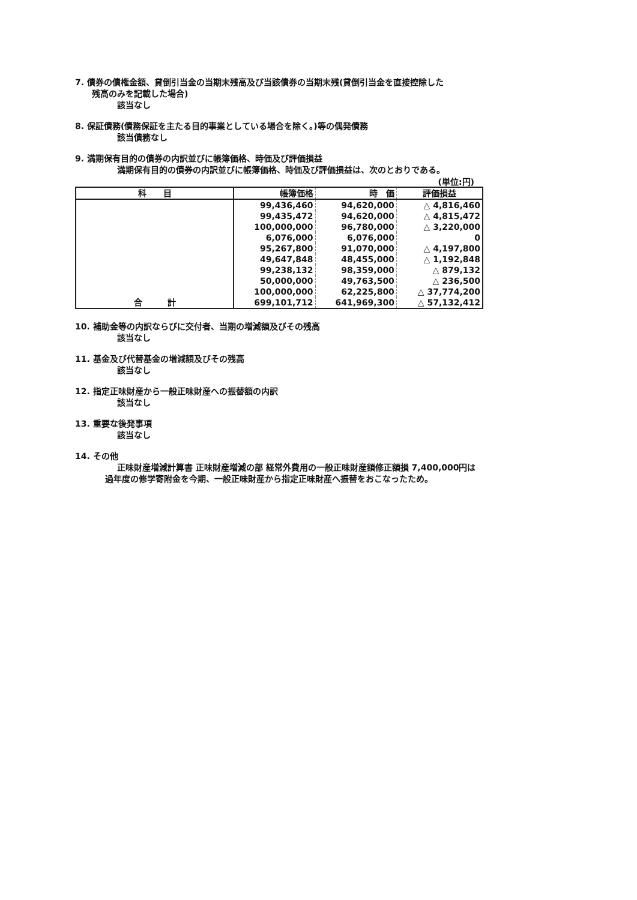7. 債券の債権金額、貸倒引当金の当期末残高及び当該債券の当期末残(貸倒引当金を直接控除した
残高のみを記載した場合)
該当なし
8. 保証債務(債務保証を主たる目的事業としている場合を除く。)等の偶発債務
該当債務なし
9. 満期保有目的の債券の内訳並びに帳簿価格、時価及び評価損益
満期保有目的の債券の内訳並びに帳簿価格、時価及び評価損益は、次のとおりである。
(単位:円)
| 科 目 | 帳簿価格 | 時 価 | 評価損益 |
| --- | --- | --- | --- |
| | 99,436,460 | 94,620,000 | △ 4,816,460 |
| | 99,435,472 | 94,620,000 | △ 4,815,472 |
| | 100,000,000 | 96,780,000 | △ 3,220,000 |
| | 6,076,000 | 6,076,000 | 0 |
| | 95,267,800 | 91,070,000 | △ 4,197,800 |
| | 49,647,848 | 48,455,000 | △ 1,192,848 |
| | 99,238,132 | 98,359,000 | △ 879,132 |
| | 50,000,000 | 49,763,500 | △ 236,500 |
| | 100,000,000 | 62,225,800 | △ 37,774,200 |
| 合 計 | 699,101,712 | 641,969,300 | △ 57,132,412 |
10. 補助金等の内訳ならびに交付者、当期の増減額及びその残高
該当なし
11. 基金及び代替基金の増減額及びその残高
該当なし
12. 指定正味財産から一般正味財産への振替額の内訳
該当なし
13. 重要な後発事項
該当なし
14. その他
正味財産増減計算書 正味財産増減の部 経常外費用の一般正味財産額修正額損 7,400,000円は
過年度の修学寄附金を今期、一般正味財産から指定正味財産へ振替をおこなったため。